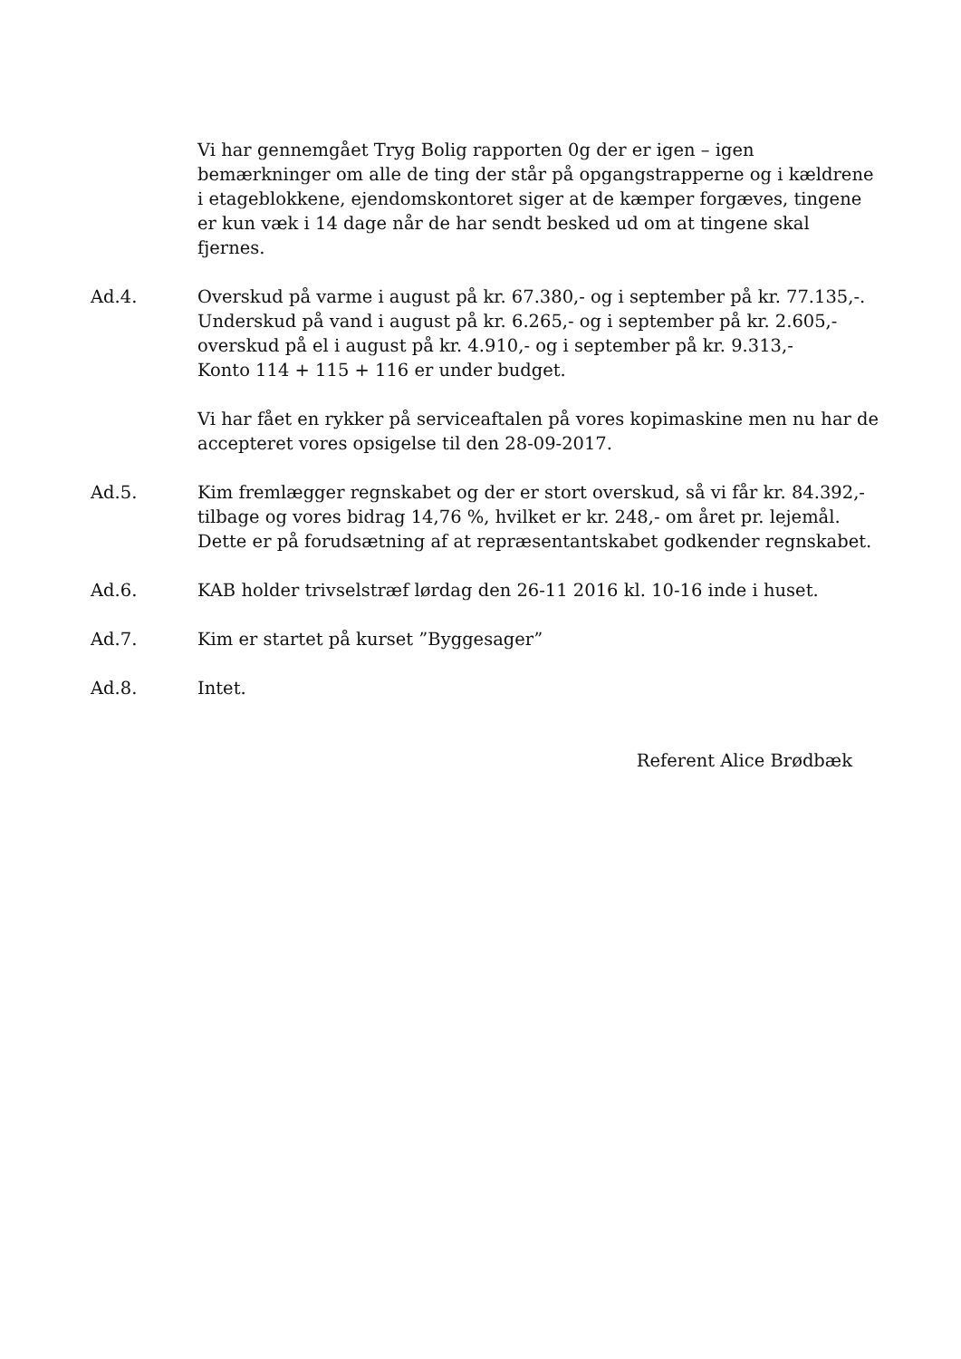Vi har gennemgået Tryg Bolig rapporten 0g der er igen – igen bemærkninger om alle de ting der står på opgangstrapperne og i kældrene i etageblokkene, ejendomskontoret siger at de kæmper forgæves, tingene er kun væk i 14 dage når de har sendt besked ud om at tingene skal fjernes.
Ad.4. Overskud på varme i august på kr. 67.380,- og i september på kr. 77.135,-. Underskud på vand i august på kr. 6.265,- og i september på kr. 2.605,- overskud på el i august på kr. 4.910,- og i september på kr. 9.313,-
Konto 114 + 115 + 116 er under budget.
Vi har fået en rykker på serviceaftalen på vores kopimaskine men nu har de accepteret vores opsigelse til den 28-09-2017.
Ad.5. Kim fremlægger regnskabet og der er stort overskud, så vi får kr. 84.392,- tilbage og vores bidrag 14,76 %, hvilket er kr. 248,- om året pr. lejemål.
Dette er på forudsætning af at repræsentantskabet godkender regnskabet.
Ad.6. KAB holder trivselstræf lørdag den 26-11 2016 kl. 10-16 inde i huset.
Ad.7. Kim er startet på kurset ”Byggesager”
Ad.8. Intet.
Referent Alice Brødbæk